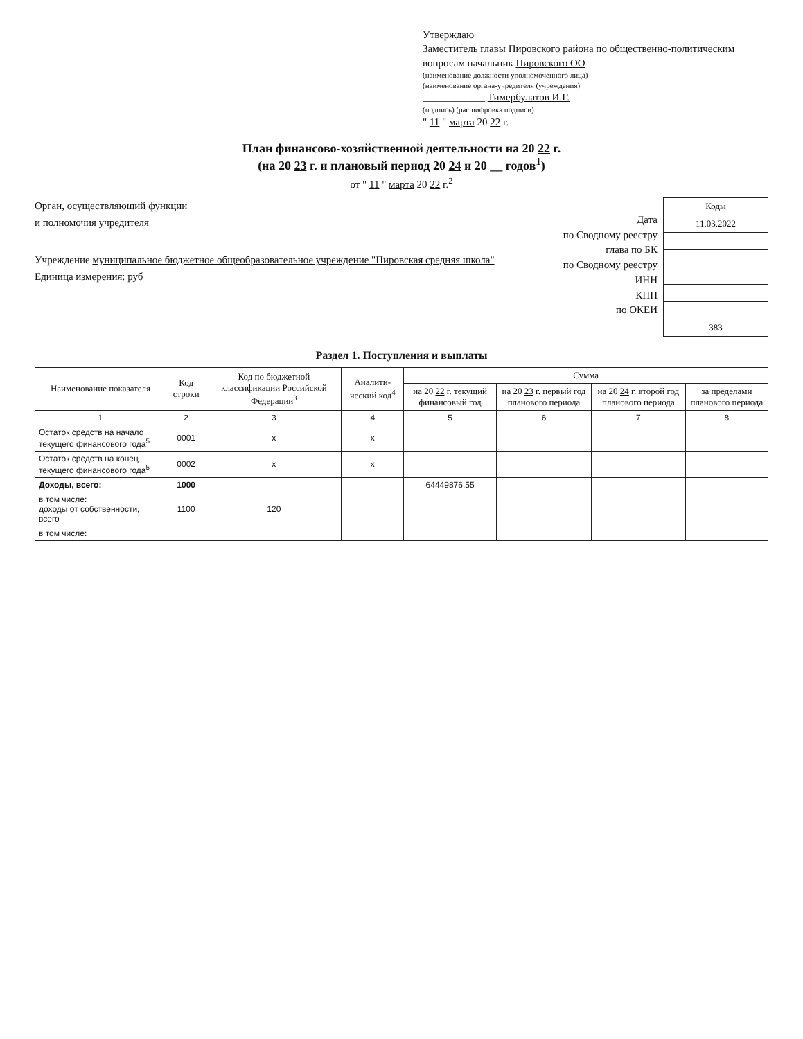Утверждаю
Заместитель главы Пировского района по общественно-политическим вопросам начальник Пировского ОО
(наименование должности уполномоченного лица)
(наименование органа-учредителя (учреждения)
____________ Тимербулатов И.Г.
(подпись) (расшифровка подписи)
" 11 " марта 20 22 г.
План финансово-хозяйственной деятельности на 20 22 г.
(на 20 23 г. и плановый период 20 24 и 20 __ годов<sup>1</sup>)
от " 11 " марта 20 22 г.<sup>2</sup>
Орган, осуществляющий функции
и полномочия учредителя ______________________
Учреждение муниципальное бюджетное общеобразовательное учреждение "Пировская средняя школа"
Единица измерения: руб
Дата
по Сводному реестру
глава по БК
по Сводному реестру
ИНН
КПП
по ОКЕИ
| Коды |
| 11.03.2022 |
| 383 |
Раздел 1. Поступления и выплаты
| Наименование показателя | Код строки | Код по бюджетной классификации Российской Федерации<sup>3</sup> | Аналити-ческий код<sup>4</sup> | Сумма | | | |
| --- | --- | --- | --- | --- | --- | --- | --- |
| | | | | на 20 22 г. текущий финансовый год | на 20 23 г. первый год планового периода | на 20 24 г. второй год планового периода | за пределами планового периода |
| 1 | 2 | 3 | 4 | 5 | 6 | 7 | 8 |
| Остаток средств на начало текущего финансового года<sup>5</sup> | 0001 | x | x | | | | |
| Остаток средств на конец текущего финансового года<sup>5</sup> | 0002 | x | x | | | | |
| Доходы, всего: | 1000 | | | 64449876.55 | | | |
| в том числе: доходы от собственности, всего | 1100 | 120 | | | | | |
| в том числе: | | | | | | | |